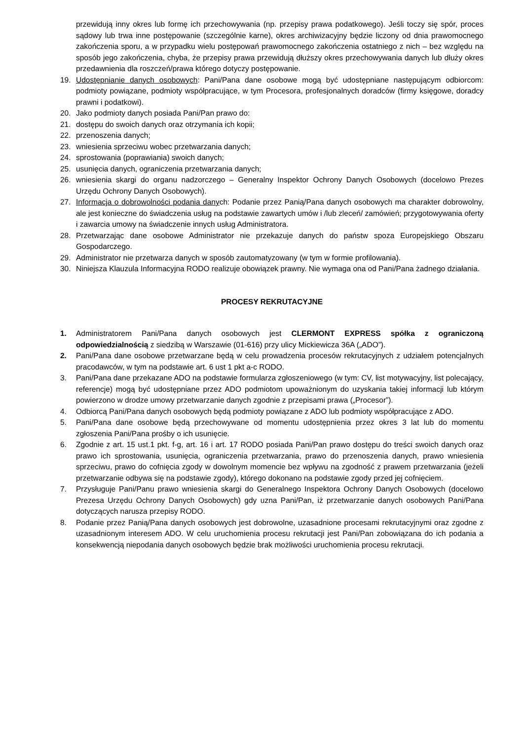przewidują inny okres lub formę ich przechowywania (np. przepisy prawa podatkowego). Jeśli toczy się spór, proces sądowy lub trwa inne postępowanie (szczególnie karne), okres archiwizacyjny będzie liczony od dnia prawomocnego zakończenia sporu, a w przypadku wielu postępowań prawomocnego zakończenia ostatniego z nich – bez względu na sposób jego zakończenia, chyba, że przepisy prawa przewidują dłuższy okres przechowywania danych lub dłuży okres przedawnienia dla roszczeń/prawa którego dotyczy postępowanie.
19. Udostępnianie danych osobowych: Pani/Pana dane osobowe mogą być udostępniane następującym odbiorcom: podmioty powiązane, podmioty współpracujące, w tym Procesora, profesjonalnych doradców (firmy księgowe, doradcy prawni i podatkowi).
20. Jako podmioty danych posiada Pani/Pan prawo do:
21. dostępu do swoich danych oraz otrzymania ich kopii;
22. przenoszenia danych;
23. wniesienia sprzeciwu wobec przetwarzania danych;
24. sprostowania (poprawiania) swoich danych;
25. usunięcia danych, ograniczenia przetwarzania danych;
26. wniesienia skargi do organu nadzorczego – Generalny Inspektor Ochrony Danych Osobowych (docelowo Prezes Urzędu Ochrony Danych Osobowych).
27. Informacja o dobrowolności podania danych: Podanie przez Panią/Pana danych osobowych ma charakter dobrowolny, ale jest konieczne do świadczenia usług na podstawie zawartych umów i /lub zleceń/ zamówień; przygotowywania oferty i zawarcia umowy na świadczenie innych usług Administratora.
28. Przetwarzając dane osobowe Administrator nie przekazuje danych do państw spoza Europejskiego Obszaru Gospodarczego.
29. Administrator nie przetwarza danych w sposób zautomatyzowany (w tym w formie profilowania).
30. Niniejsza Klauzula Informacyjna RODO realizuje obowiązek prawny. Nie wymaga ona od Pani/Pana żadnego działania.
PROCESY REKRUTACYJNE
1. Administratorem Pani/Pana danych osobowych jest CLERMONT EXPRESS spółka z ograniczoną odpowiedzialnością z siedzibą w Warszawie (01-616) przy ulicy Mickiewicza 36A („ADO”).
2. Pani/Pana dane osobowe przetwarzane będą w celu prowadzenia procesów rekrutacyjnych z udziałem potencjalnych pracodawców, w tym na podstawie art. 6 ust 1 pkt a-c RODO.
3. Pani/Pana dane przekazane ADO na podstawie formularza zgłoszeniowego (w tym: CV, list motywacyjny, list polecający, referencje) mogą być udostępniane przez ADO podmiotom upoważnionym do uzyskania takiej informacji lub którym powierzono w drodze umowy przetwarzanie danych zgodnie z przepisami prawa („Procesor”).
4. Odbiorcą Pani/Pana danych osobowych będą podmioty powiązane z ADO lub podmioty współpracujące z ADO.
5. Pani/Pana dane osobowe będą przechowywane od momentu udostępnienia przez okres 3 lat lub do momentu zgłoszenia Pani/Pana prośby o ich usunięcie.
6. Zgodnie z art. 15 ust.1 pkt. f-g, art. 16 i art. 17 RODO posiada Pani/Pan prawo dostępu do treści swoich danych oraz prawo ich sprostowania, usunięcia, ograniczenia przetwarzania, prawo do przenoszenia danych, prawo wniesienia sprzeciwu, prawo do cofnięcia zgody w dowolnym momencie bez wpływu na zgodność z prawem przetwarzania (jeżeli przetwarzanie odbywa się na podstawie zgody), którego dokonano na podstawie zgody przed jej cofnięciem.
7. Przysługuje Pani/Panu prawo wniesienia skargi do Generalnego Inspektora Ochrony Danych Osobowych (docelowo Prezesa Urzędu Ochrony Danych Osobowych) gdy uzna Pani/Pan, iż przetwarzanie danych osobowych Pani/Pana dotyczących narusza przepisy RODO.
8. Podanie przez Panią/Pana danych osobowych jest dobrowolne, uzasadnione procesami rekrutacyjnymi oraz zgodne z uzasadnionym interesem ADO. W celu uruchomienia procesu rekrutacji jest Pani/Pan zobowiązana do ich podania a konsekwencją niepodania danych osobowych będzie brak możliwości uruchomienia procesu rekrutacji.